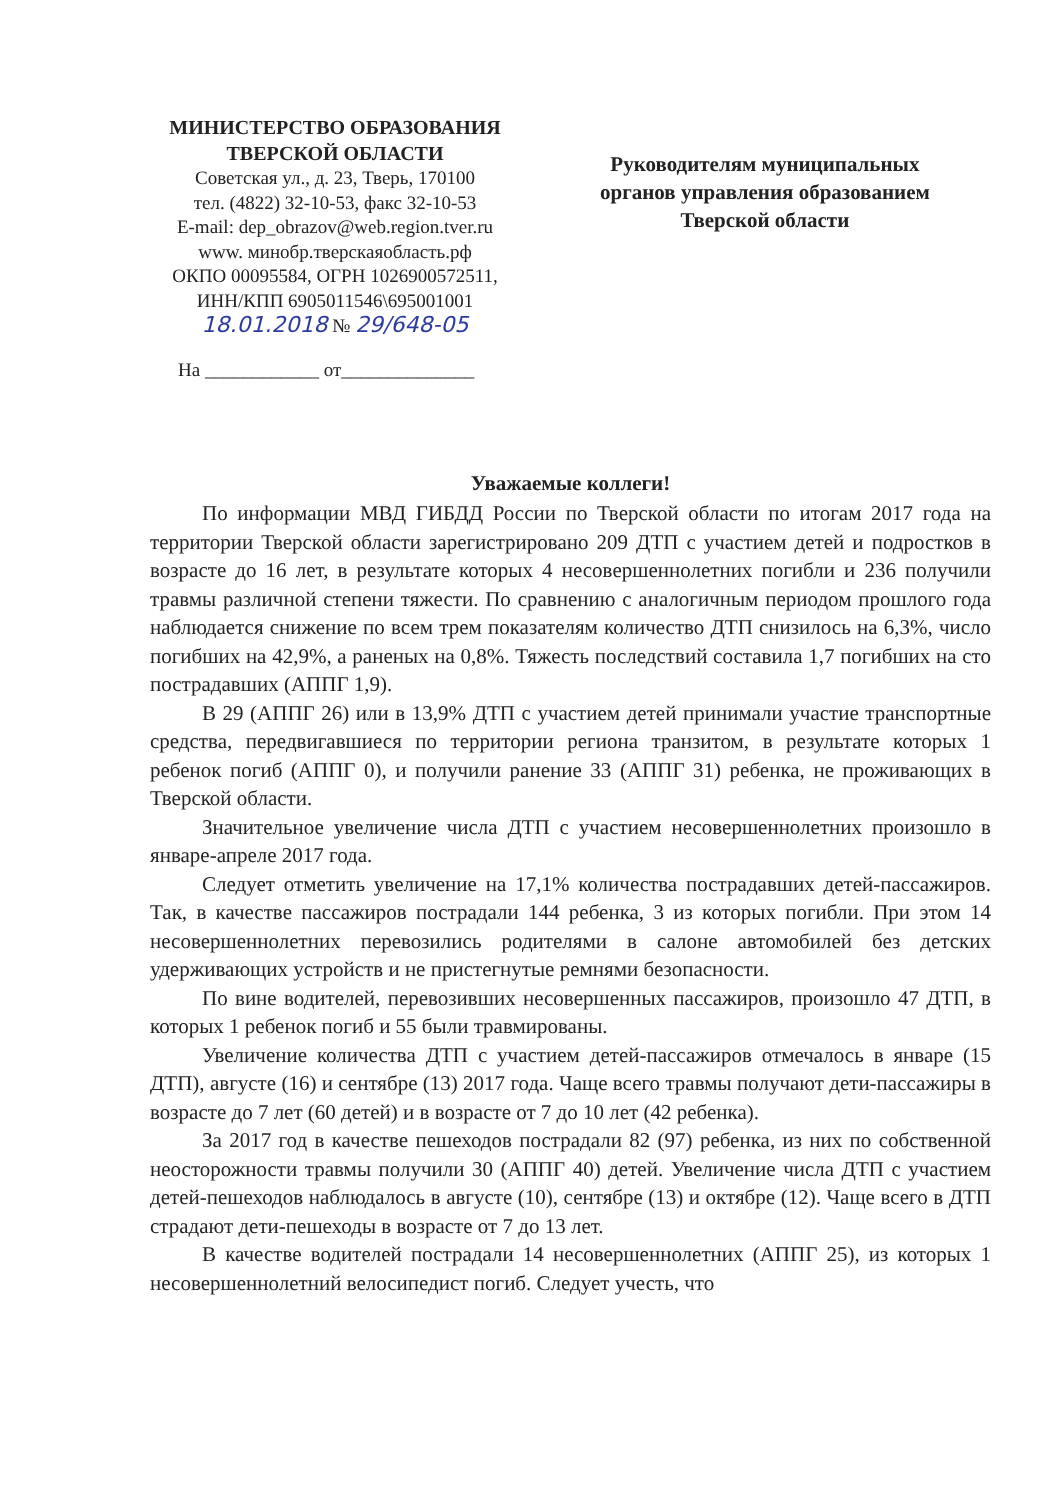МИНИСТЕРСТВО ОБРАЗОВАНИЯ
ТВЕРСКОЙ ОБЛАСТИ
Советская ул., д. 23, Тверь, 170100
тел. (4822) 32-10-53, факс 32-10-53
E-mail: dep_obrazov@web.region.tver.ru
www. минобр.тверскаяобласть.рф
ОКПО 00095584, ОГРН 1026900572511,
ИНН/КПП 6905011546\695001001
18.01.2018 № 29/648-05
Руководителям муниципальных
органов управления образованием
Тверской области
На ____________ от______________
Уважаемые коллеги!
По информации МВД ГИБДД России по Тверской области по итогам 2017 года на территории Тверской области зарегистрировано 209 ДТП с участием детей и подростков в возрасте до 16 лет, в результате которых 4 несовершеннолетних погибли и 236 получили травмы различной степени тяжести. По сравнению с аналогичным периодом прошлого года наблюдается снижение по всем трем показателям количество ДТП снизилось на 6,3%, число погибших на 42,9%, а раненых на 0,8%. Тяжесть последствий составила 1,7 погибших на сто пострадавших (АППГ 1,9).
В 29 (АППГ 26) или в 13,9% ДТП с участием детей принимали участие транспортные средства, передвигавшиеся по территории региона транзитом, в результате которых 1 ребенок погиб (АППГ 0), и получили ранение 33 (АППГ 31) ребенка, не проживающих в Тверской области.
Значительное увеличение числа ДТП с участием несовершеннолетних произошло в январе-апреле 2017 года.
Следует отметить увеличение на 17,1% количества пострадавших детей-пассажиров. Так, в качестве пассажиров пострадали 144 ребенка, 3 из которых погибли. При этом 14 несовершеннолетних перевозились родителями в салоне автомобилей без детских удерживающих устройств и не пристегнутые ремнями безопасности.
По вине водителей, перевозивших несовершенных пассажиров, произошло 47 ДТП, в которых 1 ребенок погиб и 55 были травмированы.
Увеличение количества ДТП с участием детей-пассажиров отмечалось в январе (15 ДТП), августе (16) и сентябре (13) 2017 года. Чаще всего травмы получают дети-пассажиры в возрасте до 7 лет (60 детей) и в возрасте от 7 до 10 лет (42 ребенка).
За 2017 год в качестве пешеходов пострадали 82 (97) ребенка, из них по собственной неосторожности травмы получили 30 (АППГ 40) детей. Увеличение числа ДТП с участием детей-пешеходов наблюдалось в августе (10), сентябре (13) и октябре (12). Чаще всего в ДТП страдают дети-пешеходы в возрасте от 7 до 13 лет.
В качестве водителей пострадали 14 несовершеннолетних (АППГ 25), из которых 1 несовершеннолетний велосипедист погиб. Следует учесть, что